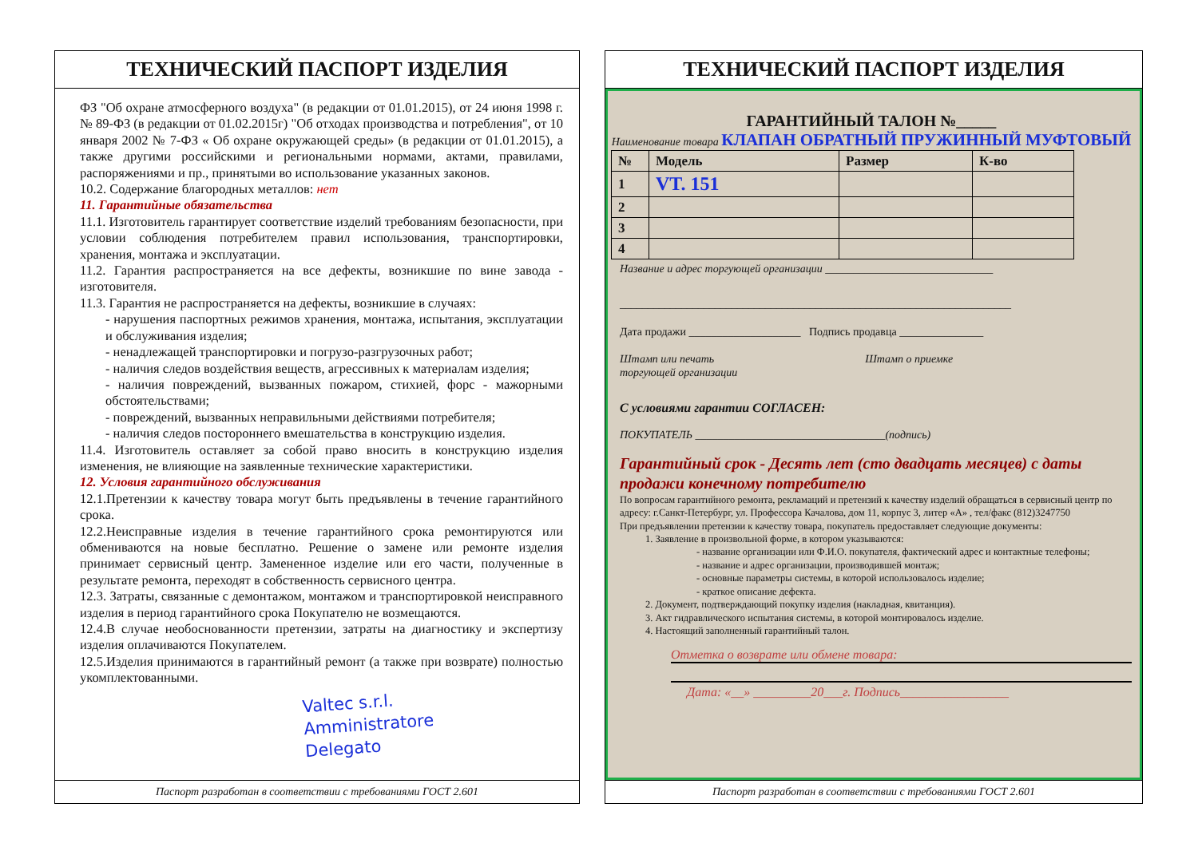ТЕХНИЧЕСКИЙ ПАСПОРТ ИЗДЕЛИЯ
ФЗ "Об охране атмосферного воздуха" (в редакции от 01.01.2015), от 24 июня 1998 г. № 89-ФЗ (в редакции от 01.02.2015г) "Об отходах производства и потребления", от 10 января 2002 № 7-ФЗ « Об охране окружающей среды» (в редакции от 01.01.2015), а также другими российскими и региональными нормами, актами, правилами, распоряжениями и пр., принятыми во использование указанных законов.
10.2. Содержание благородных металлов: нет
11. Гарантийные обязательства
11.1. Изготовитель гарантирует соответствие изделий требованиям безопасности, при условии соблюдения потребителем правил использования, транспортировки, хранения, монтажа и эксплуатации.
11.2. Гарантия распространяется на все дефекты, возникшие по вине завода - изготовителя.
11.3. Гарантия не распространяется на дефекты, возникшие в случаях:
- нарушения паспортных режимов хранения, монтажа, испытания, эксплуатации и обслуживания изделия;
- ненадлежащей транспортировки и погрузо-разгрузочных работ;
- наличия следов воздействия веществ, агрессивных к материалам изделия;
- наличия повреждений, вызванных пожаром, стихией, форс - мажорными обстоятельствами;
- повреждений, вызванных неправильными действиями потребителя;
- наличия следов постороннего вмешательства в конструкцию изделия.
11.4. Изготовитель оставляет за собой право вносить в конструкцию изделия изменения, не влияющие на заявленные технические характеристики.
12. Условия гарантийного обслуживания
12.1.Претензии к качеству товара могут быть предъявлены в течение гарантийного срока.
12.2.Неисправные изделия в течение гарантийного срока ремонтируются или обмениваются на новые бесплатно. Решение о замене или ремонте изделия принимает сервисный центр. Замененное изделие или его части, полученные в результате ремонта, переходят в собственность сервисного центра.
12.3. Затраты, связанные с демонтажом, монтажом и транспортировкой неисправного изделия в период гарантийного срока Покупателю не возмещаются.
12.4.В случае необоснованности претензии, затраты на диагностику и экспертизу изделия оплачиваются Покупателем.
12.5.Изделия принимаются в гарантийный ремонт (а также при возврате) полностью укомплектованными.
Valtec s.r.l.
Amministratore
Delegato
Паспорт разработан в соответствии с требованиями ГОСТ 2.601
ТЕХНИЧЕСКИЙ ПАСПОРТ ИЗДЕЛИЯ
ГАРАНТИЙНЫЙ ТАЛОН №_____
Наименование товара КЛАПАН ОБРАТНЫЙ ПРУЖИННЫЙ МУФТОВЫЙ
| № | Модель | Размер | К-во |
| --- | --- | --- | --- |
| 1 | VT. 151 | | |
| 2 | | | |
| 3 | | | |
| 4 | | | |
Название и адрес торгующей организации ______________________________
______________________________________________________________________
Дата продажи ____________________ Подпись продавца _______________
Штамп или печать
торгующей организации Штамп о приемке
С условиями гарантии СОГЛАСЕН:
ПОКУПАТЕЛЬ __________________________________(подпись)
Гарантийный срок - Десять лет (сто двадцать месяцев) с даты продажи конечному потребителю
По вопросам гарантийного ремонта, рекламаций и претензий к качеству изделий обращаться в сервисный центр по адресу: г.Санкт-Петербург, ул. Профессора Качалова, дом 11, корпус 3, литер «А» , тел/факс (812)3247750
При предъявлении претензии к качеству товара, покупатель предоставляет следующие документы:
1. Заявление в произвольной форме, в котором указываются:
- название организации или Ф.И.О. покупателя, фактический адрес и контактные телефоны;
- название и адрес организации, производившей монтаж;
- основные параметры системы, в которой использовалось изделие;
- краткое описание дефекта.
2. Документ, подтверждающий покупку изделия (накладная, квитанция).
3. Акт гидравлического испытания системы, в которой монтировалось изделие.
4. Настоящий заполненный гарантийный талон.
Отметка о возврате или обмене товара:
Дата: «__» _________20___г. Подпись_________________
Паспорт разработан в соответствии с требованиями ГОСТ 2.601